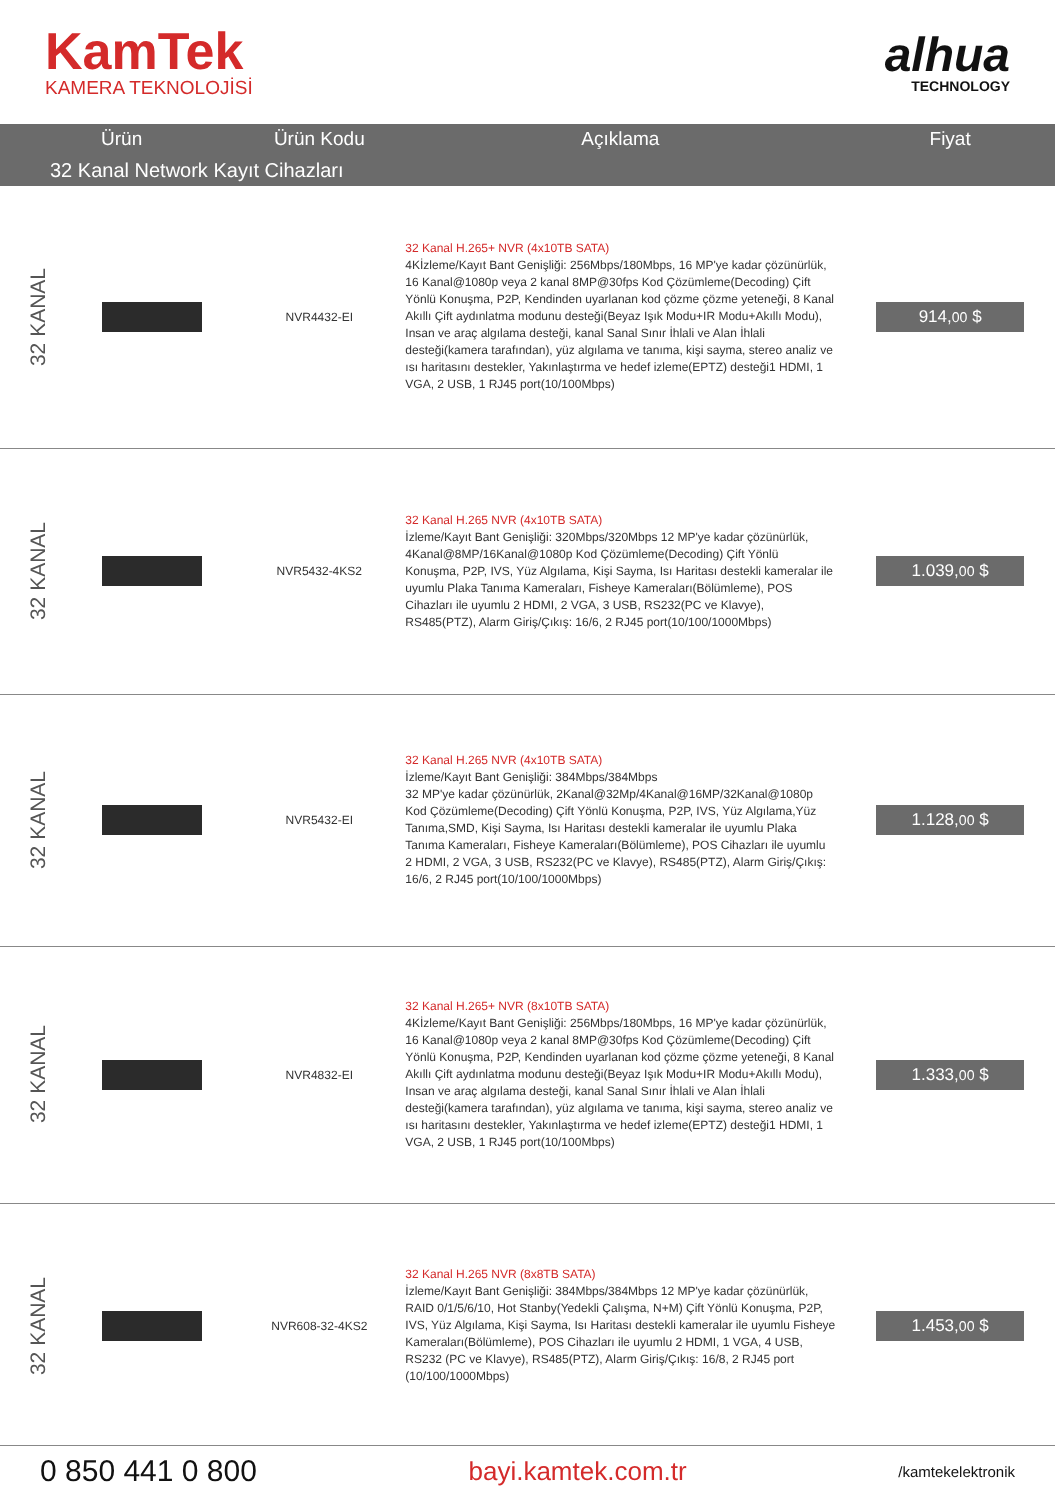KamTek
KAMERA TEKNOLOJİSİ
alhua
TECHNOLOGY
| Ürün | | Ürün Kodu | Açıklama | Fiyat |
| --- | --- | --- | --- | --- |
| 32 Kanal Network Kayıt Cihazları | | | | |
| 32 KANAL | | NVR4432-EI | 32 Kanal H.265+ NVR (4x10TB SATA) 4Kİzleme/Kayıt Bant Genişliği: 256Mbps/180Mbps, 16 MP'ye kadar çözünürlük, 16 Kanal@1080p veya 2 kanal 8MP@30fps Kod Çözümleme(Decoding) Çift Yönlü Konuşma, P2P, Kendinden uyarlanan kod çözme çözme yeteneği, 8 Kanal Akıllı Çift aydınlatma modunu desteği(Beyaz Işık Modu+IR Modu+Akıllı Modu), Insan ve araç algılama desteği, kanal Sanal Sınır İhlali ve Alan İhlali desteği(kamera tarafından), yüz algılama ve tanıma, kişi sayma, stereo analiz ve ısı haritasını destekler, Yakınlaştırma ve hedef izleme(EPTZ) desteği1 HDMI, 1 VGA, 2 USB, 1 RJ45 port(10/100Mbps) | 914, 00 $ |
| 32 KANAL | | NVR5432-4KS2 | 32 Kanal H.265 NVR (4x10TB SATA) İzleme/Kayıt Bant Genişliği: 320Mbps/320Mbps 12 MP'ye kadar çözünürlük, 4Kanal@8MP/16Kanal@1080p Kod Çözümleme(Decoding) Çift Yönlü Konuşma, P2P, IVS, Yüz Algılama, Kişi Sayma, Isı Haritası destekli kameralar ile uyumlu Plaka Tanıma Kameraları, Fisheye Kameraları(Bölümleme), POS Cihazları ile uyumlu 2 HDMI, 2 VGA, 3 USB, RS232(PC ve Klavye), RS485(PTZ), Alarm Giriş/Çıkış: 16/6, 2 RJ45 port(10/100/1000Mbps) | 1.039, 00 $ |
| 32 KANAL | | NVR5432-EI | 32 Kanal H.265 NVR (4x10TB SATA) İzleme/Kayıt Bant Genişliği: 384Mbps/384Mbps 32 MP'ye kadar çözünürlük, 2Kanal@32Mp/4Kanal@16MP/32Kanal@1080p Kod Çözümleme(Decoding) Çift Yönlü Konuşma, P2P, IVS, Yüz Algılama,Yüz Tanıma,SMD, Kişi Sayma, Isı Haritası destekli kameralar ile uyumlu Plaka Tanıma Kameraları, Fisheye Kameraları(Bölümleme), POS Cihazları ile uyumlu 2 HDMI, 2 VGA, 3 USB, RS232(PC ve Klavye), RS485(PTZ), Alarm Giriş/Çıkış: 16/6, 2 RJ45 port(10/100/1000Mbps) | 1.128, 00 $ |
| 32 KANAL | | NVR4832-EI | 32 Kanal H.265+ NVR (8x10TB SATA) 4Kİzleme/Kayıt Bant Genişliği: 256Mbps/180Mbps, 16 MP'ye kadar çözünürlük, 16 Kanal@1080p veya 2 kanal 8MP@30fps Kod Çözümleme(Decoding) Çift Yönlü Konuşma, P2P, Kendinden uyarlanan kod çözme çözme yeteneği, 8 Kanal Akıllı Çift aydınlatma modunu desteği(Beyaz Işık Modu+IR Modu+Akıllı Modu), Insan ve araç algılama desteği, kanal Sanal Sınır İhlali ve Alan İhlali desteği(kamera tarafından), yüz algılama ve tanıma, kişi sayma, stereo analiz ve ısı haritasını destekler, Yakınlaştırma ve hedef izleme(EPTZ) desteği1 HDMI, 1 VGA, 2 USB, 1 RJ45 port(10/100Mbps) | 1.333, 00 $ |
| 32 KANAL | | NVR608-32-4KS2 | 32 Kanal H.265 NVR (8x8TB SATA) İzleme/Kayıt Bant Genişliği: 384Mbps/384Mbps 12 MP'ye kadar çözünürlük, RAID 0/1/5/6/10, Hot Stanby(Yedekli Çalışma, N+M) Çift Yönlü Konuşma, P2P, IVS, Yüz Algılama, Kişi Sayma, Isı Haritası destekli kameralar ile uyumlu Fisheye Kameraları(Bölümleme), POS Cihazları ile uyumlu 2 HDMI, 1 VGA, 4 USB, RS232 (PC ve Klavye), RS485(PTZ), Alarm Giriş/Çıkış: 16/8, 2 RJ45 port (10/100/1000Mbps) | 1.453, 00 $ |
0 850 441 0 800 bayi.kamtek.com.tr /kamtekelektronik